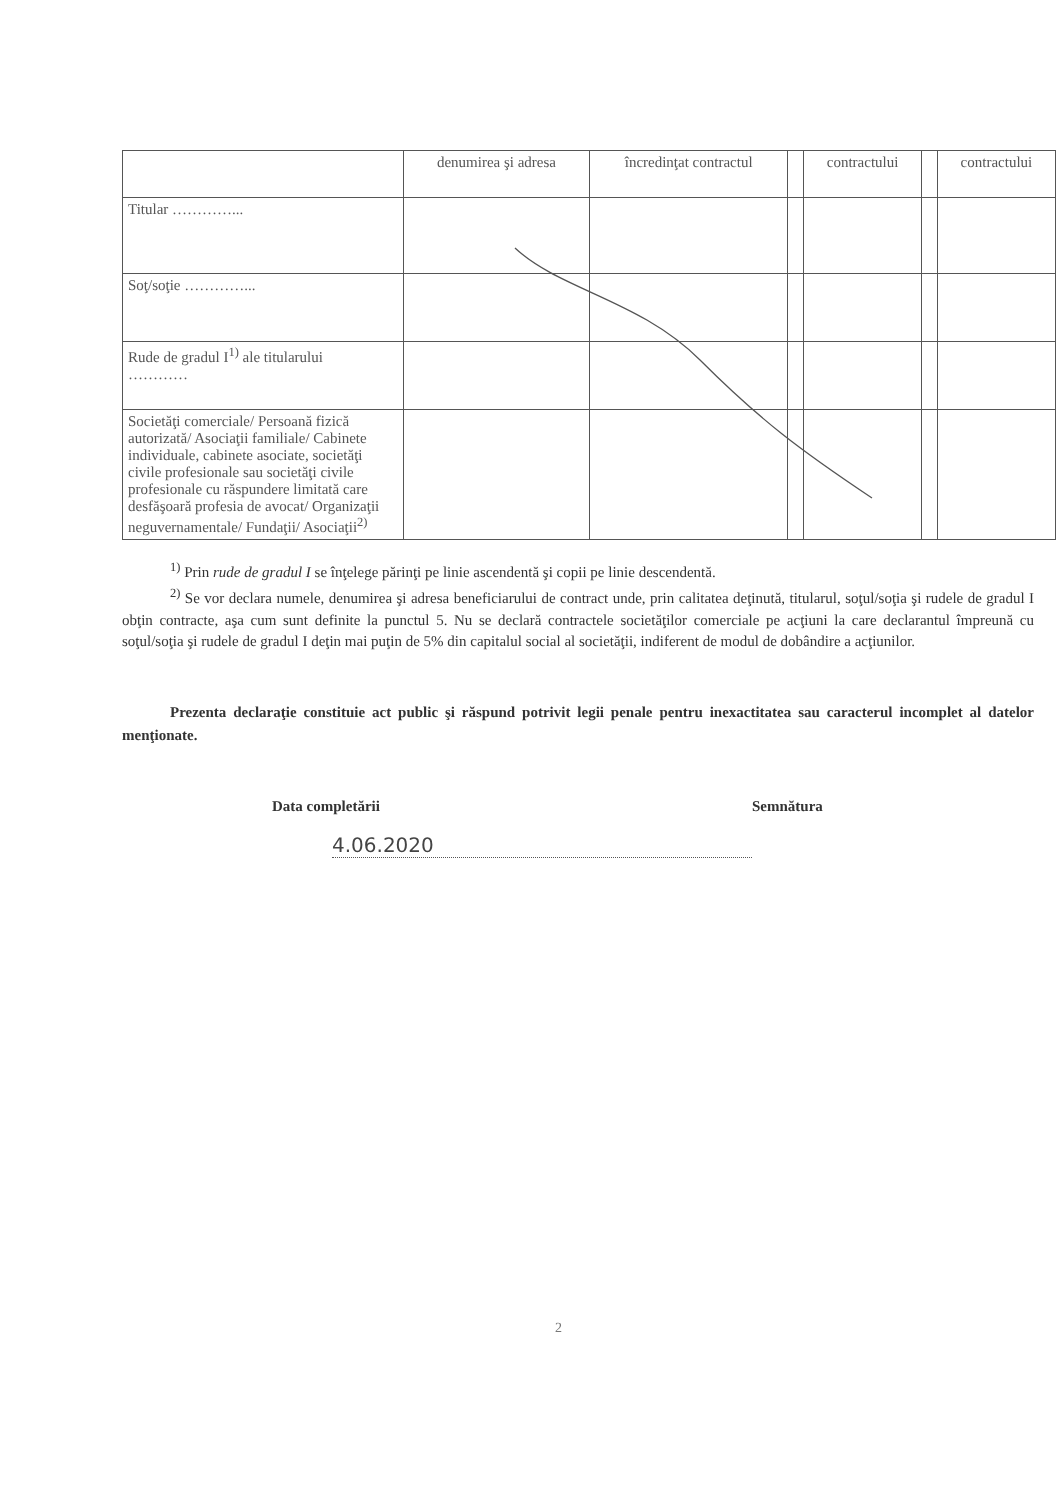| | denumirea şi adresa | încredinţat contractul | | contractului | | contractului |
| --- | --- | --- | --- | --- | --- | --- |
| Titular …………... | | | | | | |
| Soţ/soţie …………... | | | | | | |
| Rude de gradul I<sup>1)</sup> ale titularului ………… | | | | | | |
| Societăţi comerciale/ Persoană fizică autorizată/ Asociaţii familiale/ Cabinete individuale, cabinete asociate, societăţi civile profesionale sau societăţi civile profesionale cu răspundere limitată care desfăşoară profesia de avocat/ Organizaţii neguvernamentale/ Fundaţii/ Asociaţii<sup>2)</sup> | | | | | | |
<sup>1)</sup> Prin rude de gradul I se înţelege părinţi pe linie ascendentă şi copii pe linie descendentă.
<sup>2)</sup> Se vor declara numele, denumirea şi adresa beneficiarului de contract unde, prin calitatea deţinută, titularul, soţul/soţia şi rudele de gradul I obţin contracte, aşa cum sunt definite la punctul 5. Nu se declară contractele societăţilor comerciale pe acţiuni la care declarantul împreună cu soţul/soţia şi rudele de gradul I deţin mai puţin de 5% din capitalul social al societăţii, indiferent de modul de dobândire a acţiunilor.
Prezenta declaraţie constituie act public şi răspund potrivit legii penale pentru inexactitatea sau caracterul incomplet al datelor menţionate.
Data completării Semnătura
4.06.2020
2